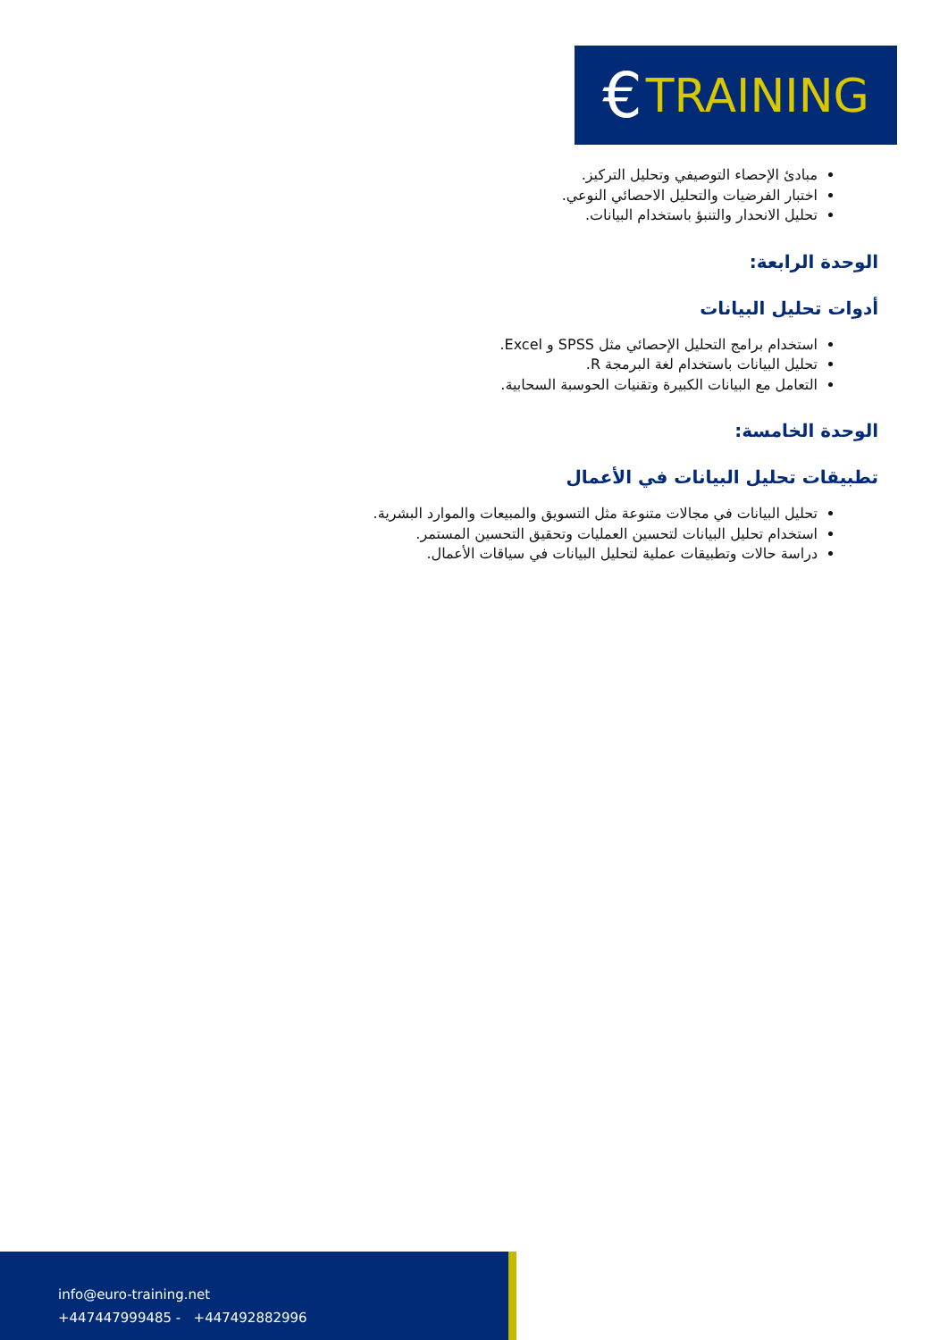€ TRAINING
مبادئ الإحصاء التوصيفي وتحليل التركيز.
اختبار الفرضيات والتحليل الاحصائي النوعي.
تحليل الانحدار والتنبؤ باستخدام البيانات.
الوحدة الرابعة:
أدوات تحليل البيانات
استخدام برامج التحليل الإحصائي مثل SPSS و Excel.
تحليل البيانات باستخدام لغة البرمجة R.
التعامل مع البيانات الكبيرة وتقنيات الحوسبة السحابية.
الوحدة الخامسة:
تطبيقات تحليل البيانات في الأعمال
تحليل البيانات في مجالات متنوعة مثل التسويق والمبيعات والموارد البشرية.
استخدام تحليل البيانات لتحسين العمليات وتحقيق التحسين المستمر.
دراسة حالات وتطبيقات عملية لتحليل البيانات في سياقات الأعمال.
info@euro-training.net
+447447999485 - +447492882996